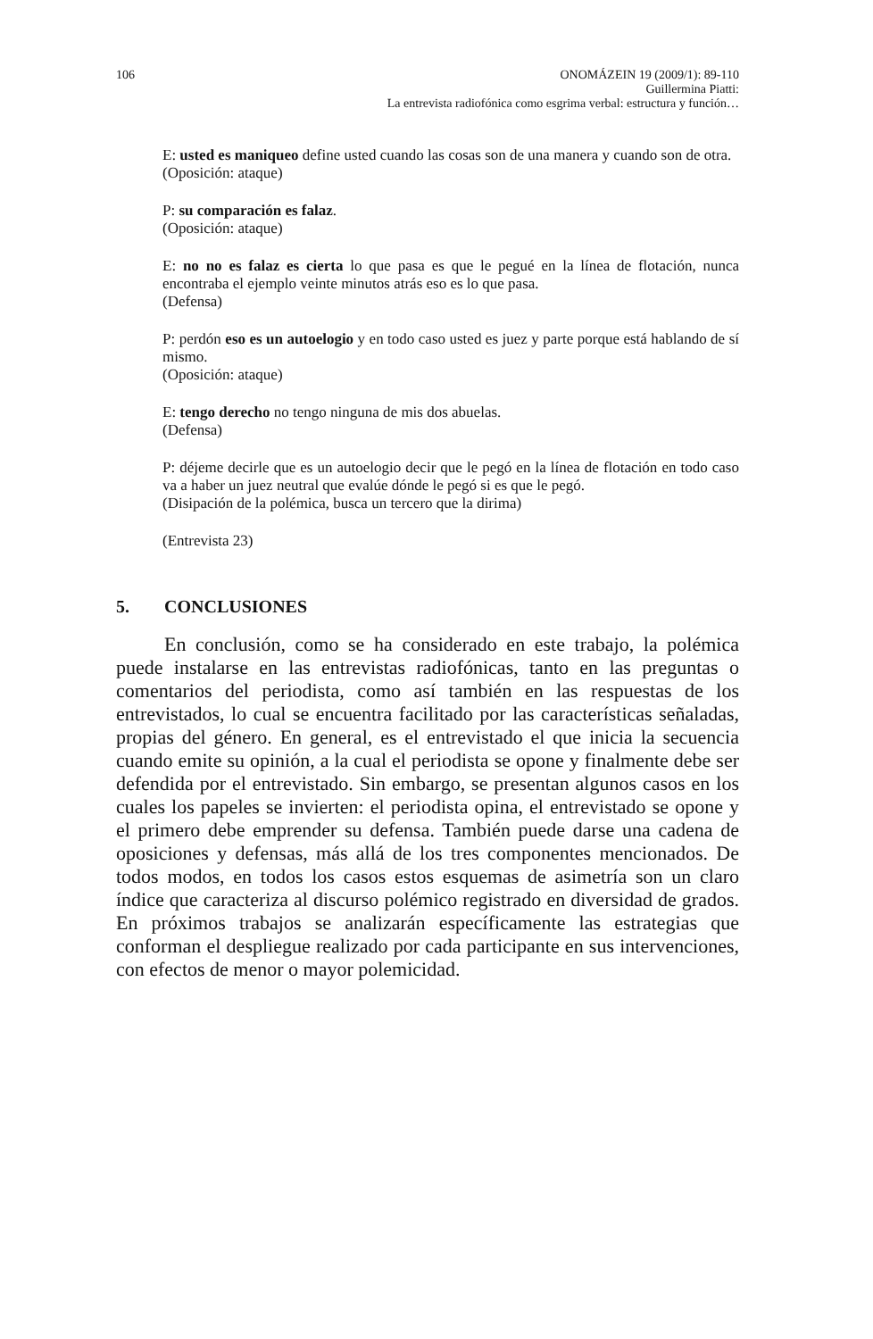106 ONOMÁZEIN 19 (2009/1): 89-110
Guillermina Piatti:
La entrevista radiofónica como esgrima verbal: estructura y función…
E: usted es maniqueo define usted cuando las cosas son de una manera y cuando son de otra.
(Oposición: ataque)
P: su comparación es falaz.
(Oposición: ataque)
E: no no es falaz es cierta lo que pasa es que le pegué en la línea de flotación, nunca encontraba el ejemplo veinte minutos atrás eso es lo que pasa.
(Defensa)
P: perdón eso es un autoelogio y en todo caso usted es juez y parte porque está hablando de sí mismo.
(Oposición: ataque)
E: tengo derecho no tengo ninguna de mis dos abuelas.
(Defensa)
P: déjeme decirle que es un autoelogio decir que le pegó en la línea de flotación en todo caso va a haber un juez neutral que evalúe dónde le pegó si es que le pegó.
(Disipación de la polémica, busca un tercero que la dirima)
(Entrevista 23)
5. CONCLUSIONES
En conclusión, como se ha considerado en este trabajo, la polémica puede instalarse en las entrevistas radiofónicas, tanto en las preguntas o comentarios del periodista, como así también en las respuestas de los entrevistados, lo cual se encuentra facilitado por las características señaladas, propias del género. En general, es el entrevistado el que inicia la secuencia cuando emite su opinión, a la cual el periodista se opone y finalmente debe ser defendida por el entrevistado. Sin embargo, se presentan algunos casos en los cuales los papeles se invierten: el periodista opina, el entrevistado se opone y el primero debe emprender su defensa. También puede darse una cadena de oposiciones y defensas, más allá de los tres componentes mencionados. De todos modos, en todos los casos estos esquemas de asimetría son un claro índice que caracteriza al discurso polémico registrado en diversidad de grados. En próximos trabajos se analizarán específicamente las estrategias que conforman el despliegue realizado por cada participante en sus intervenciones, con efectos de menor o mayor polemicidad.